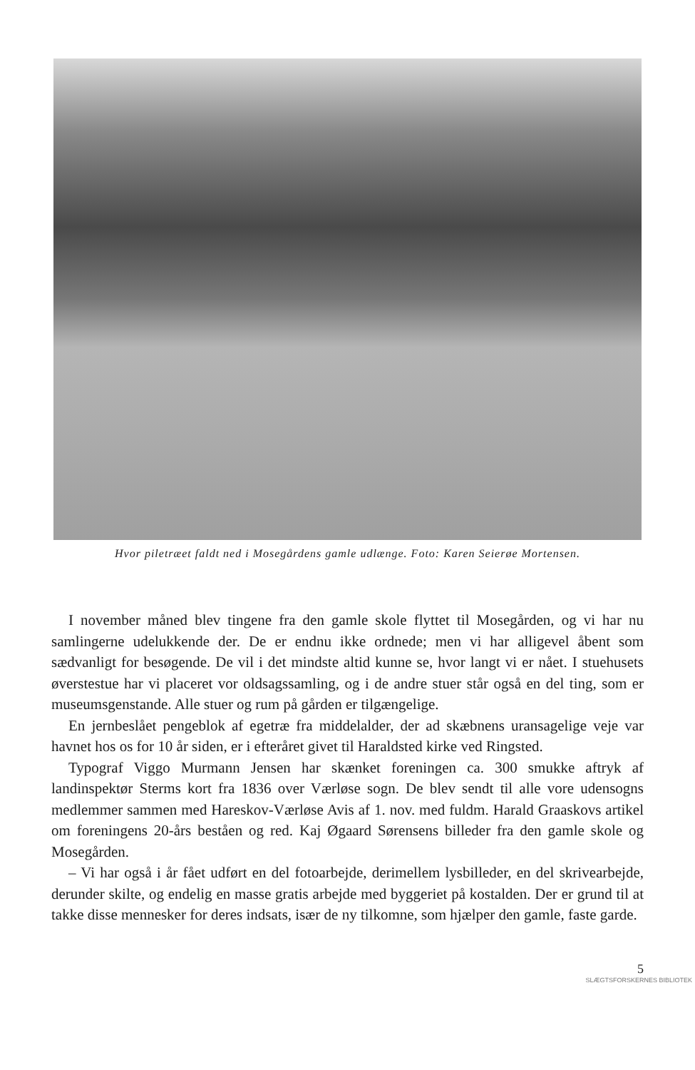Hvor piletræet faldt ned i Mosegårdens gamle udlænge. Foto: Karen Seierøe Mortensen.
I november måned blev tingene fra den gamle skole flyttet til Mosegården, og vi har nu samlingerne udelukkende der. De er endnu ikke ordnede; men vi har alligevel åbent som sædvanligt for besøgende. De vil i det mindste altid kunne se, hvor langt vi er nået. I stuehusets øverstestue har vi placeret vor oldsagssamling, og i de andre stuer står også en del ting, som er museumsgenstande. Alle stuer og rum på gården er tilgængelige.
En jernbeslået pengeblok af egetræ fra middelalder, der ad skæbnens uransagelige veje var havnet hos os for 10 år siden, er i efteråret givet til Haraldsted kirke ved Ringsted.
Typograf Viggo Murmann Jensen har skænket foreningen ca. 300 smukke aftryk af landinspektør Sterms kort fra 1836 over Værløse sogn. De blev sendt til alle vore udensogns medlemmer sammen med Hareskov-Værløse Avis af 1. nov. med fuldm. Harald Graaskovs artikel om foreningens 20-års beståen og red. Kaj Øgaard Sørensens billeder fra den gamle skole og Mosegården.
– Vi har også i år fået udført en del fotoarbejde, derimellem lysbilleder, en del skrivearbejde, derunder skilte, og endelig en masse gratis arbejde med byggeriet på kostalden. Der er grund til at takke disse mennesker for deres indsats, især de ny tilkomne, som hjælper den gamle, faste garde.
5
SLÆGTSFORSKERNES BIBLIOTEK